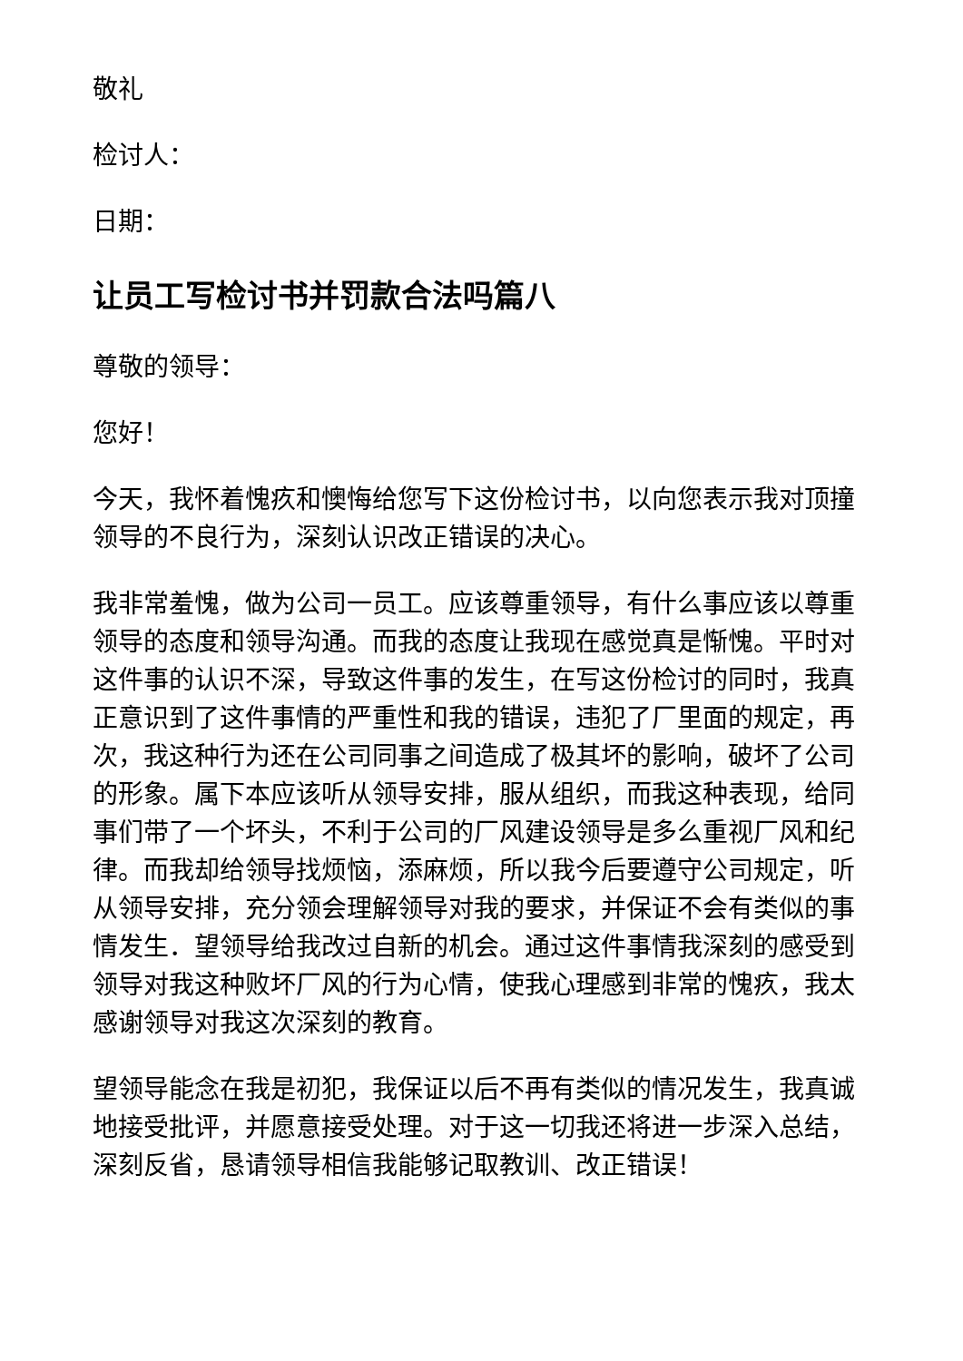敬礼
检讨人：
日期：
让员工写检讨书并罚款合法吗篇八
尊敬的领导：
您好！
今天，我怀着愧疚和懊悔给您写下这份检讨书，以向您表示我对顶撞领导的不良行为，深刻认识改正错误的决心。
我非常羞愧，做为公司一员工。应该尊重领导，有什么事应该以尊重领导的态度和领导沟通。而我的态度让我现在感觉真是惭愧。平时对这件事的认识不深，导致这件事的发生，在写这份检讨的同时，我真正意识到了这件事情的严重性和我的错误，违犯了厂里面的规定，再次，我这种行为还在公司同事之间造成了极其坏的影响，破坏了公司的形象。属下本应该听从领导安排，服从组织，而我这种表现，给同事们带了一个坏头，不利于公司的厂风建设领导是多么重视厂风和纪律。而我却给领导找烦恼，添麻烦，所以我今后要遵守公司规定，听从领导安排，充分领会理解领导对我的要求，并保证不会有类似的事情发生．望领导给我改过自新的机会。通过这件事情我深刻的感受到领导对我这种败坏厂风的行为心情，使我心理感到非常的愧疚，我太感谢领导对我这次深刻的教育。
望领导能念在我是初犯，我保证以后不再有类似的情况发生，我真诚地接受批评，并愿意接受处理。对于这一切我还将进一步深入总结，深刻反省，恳请领导相信我能够记取教训、改正错误！